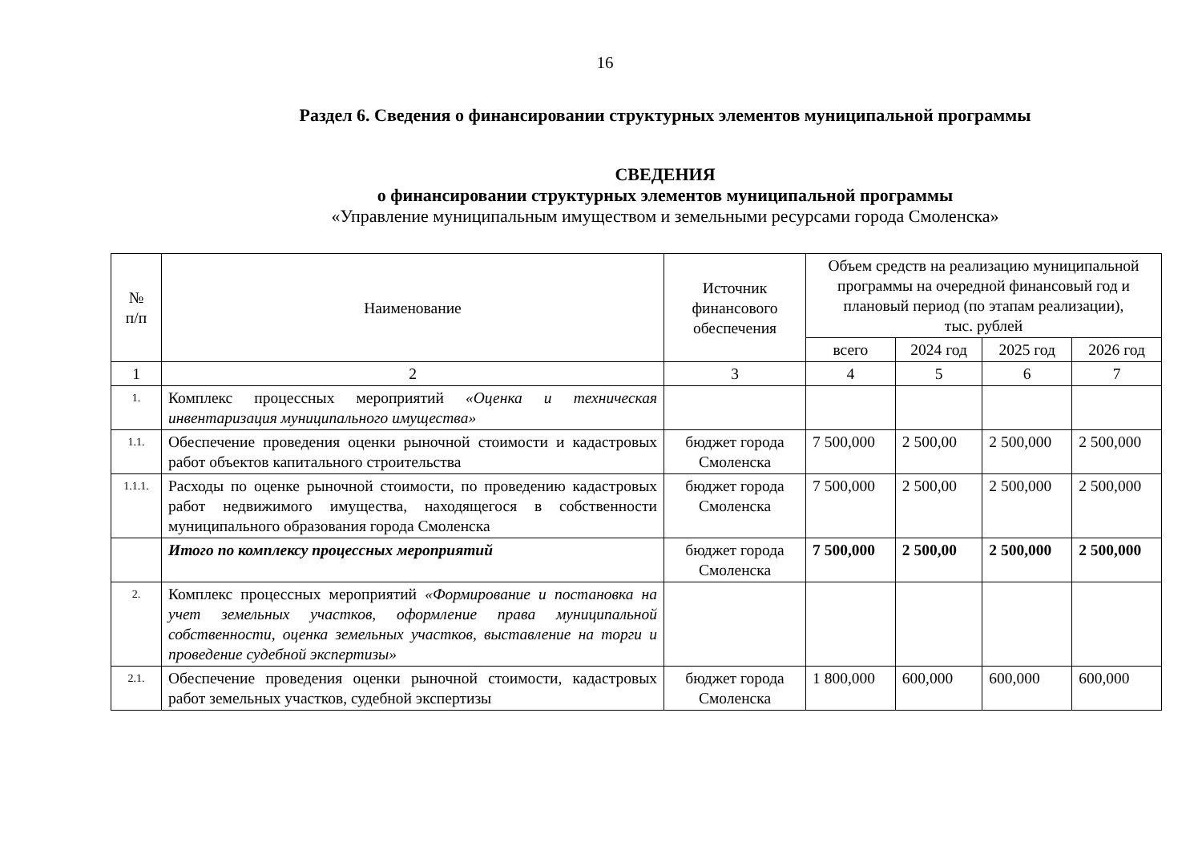16
Раздел 6. Сведения о финансировании структурных элементов муниципальной программы
СВЕДЕНИЯ
о финансировании структурных элементов муниципальной программы
«Управление муниципальным имуществом и земельными ресурсами города Смоленска»
| № п/п | Наименование | Источник финансового обеспечения | Объем средств на реализацию муниципальной программы на очередной финансовый год и плановый период (по этапам реализации), тыс. рублей | | | |
| --- | --- | --- | --- | --- | --- | --- |
| | | | всего | 2024 год | 2025 год | 2026 год |
| 1 | 2 | 3 | 4 | 5 | 6 | 7 |
| 1. | Комплекс процессных мероприятий «Оценка и техническая инвентаризация муниципального имущества» | | | | | |
| 1.1. | Обеспечение проведения оценки рыночной стоимости и кадастровых работ объектов капитального строительства | бюджет города Смоленска | 7 500,000 | 2 500,00 | 2 500,000 | 2 500,000 |
| 1.1.1. | Расходы по оценке рыночной стоимости, по проведению кадастровых работ недвижимого имущества, находящегося в собственности муниципального образования города Смоленска | бюджет города Смоленска | 7 500,000 | 2 500,00 | 2 500,000 | 2 500,000 |
| | Итого по комплексу процессных мероприятий | бюджет города Смоленска | 7 500,000 | 2 500,00 | 2 500,000 | 2 500,000 |
| 2. | Комплекс процессных мероприятий «Формирование и постановка на учет земельных участков, оформление права муниципальной собственности, оценка земельных участков, выставление на торги и проведение судебной экспертизы» | | | | | |
| 2.1. | Обеспечение проведения оценки рыночной стоимости, кадастровых работ земельных участков, судебной экспертизы | бюджет города Смоленска | 1 800,000 | 600,000 | 600,000 | 600,000 |